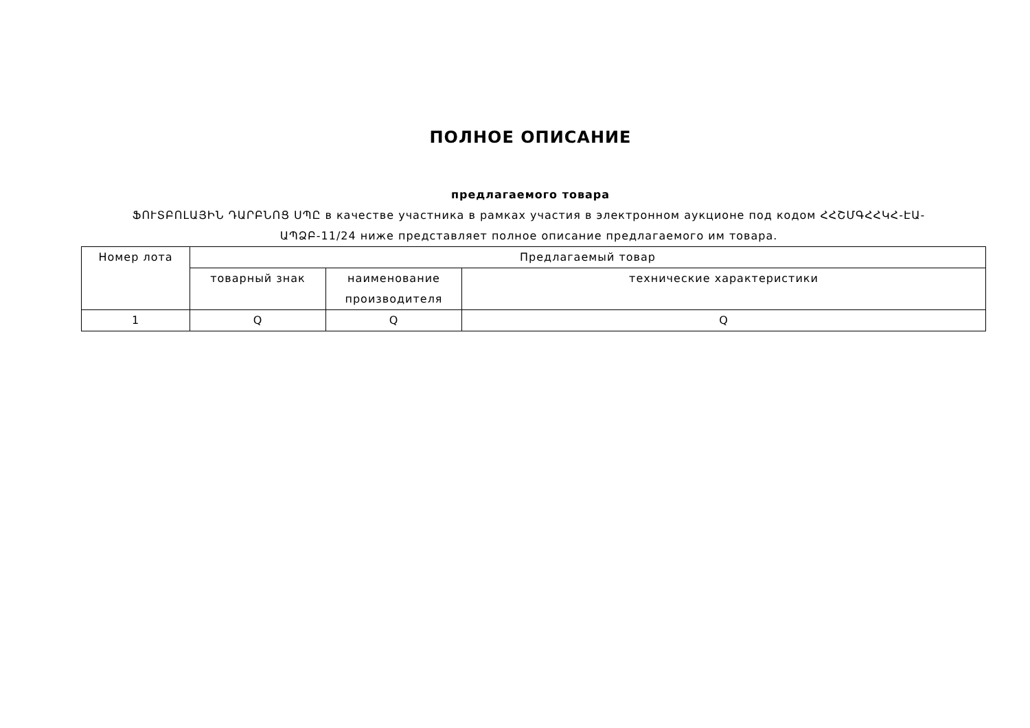ПОЛНОЕ ОПИСАНИЕ
предлагаемого товара
ՖՈՒՏԲՈԼԱՅԻՆ ԴԱՐԲՆՈՑ ՍՊԸ в качестве участника в рамках участия в электронном аукционе под кодом ՀՀՇՄԳՀՀԿՀ-ԷԱ-ԱՊՁԲ-11/24 ниже представляет полное описание предлагаемого им товара.
| Номер лота | Предлагаемый товар | | |
| --- | --- | --- | --- |
| | товарный знак | наименование производителя | технические характеристики |
| 1 | Q | Q | Q |